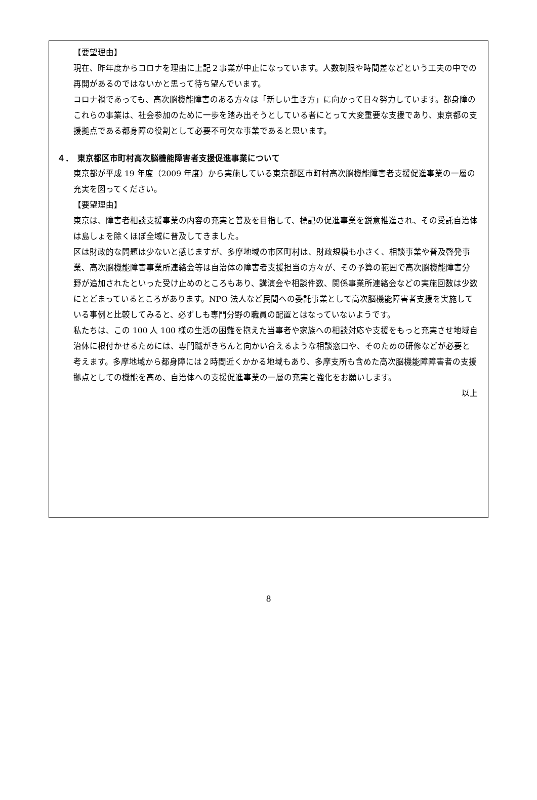【要望理由】
現在、昨年度からコロナを理由に上記２事業が中止になっています。人数制限や時間差などという工夫の中での再開があるのではないかと思って待ち望んでいます。
コロナ禍であっても、高次脳機能障害のある方々は「新しい生き方」に向かって日々努力しています。都身障のこれらの事業は、社会参加のために一歩を踏み出そうとしている者にとって大変重要な支援であり、東京都の支援拠点である都身障の役割として必要不可欠な事業であると思います。
４．　東京都区市町村高次脳機能障害者支援促進事業について
東京都が平成 19 年度（2009 年度）から実施している東京都区市町村高次脳機能障害者支援促進事業の一層の充実を図ってください。
【要望理由】
東京は、障害者相談支援事業の内容の充実と普及を目指して、標記の促進事業を鋭意推進され、その受託自治体は島しょを除くほぼ全域に普及してきました。
区は財政的な問題は少ないと感じますが、多摩地域の市区町村は、財政規模も小さく、相談事業や普及啓発事業、高次脳機能障害事業所連絡会等は自治体の障害者支援担当の方々が、その予算の範囲で高次脳機能障害分野が追加されたといった受け止めのところもあり、講演会や相談件数、関係事業所連絡会などの実施回数は少数にとどまっているところがあります。NPO 法人など民間への委託事業として高次脳機能障害者支援を実施している事例と比較してみると、必ずしも専門分野の職員の配置とはなっていないようです。
私たちは、この 100 人 100 様の生活の困難を抱えた当事者や家族への相談対応や支援をもっと充実させ地域自治体に根付かせるためには、専門職がきちんと向かい合えるような相談窓口や、そのための研修などが必要と考えます。多摩地域から都身障には２時間近くかかる地域もあり、多摩支所も含めた高次脳機能障障害者の支援拠点としての機能を高め、自治体への支援促進事業の一層の充実と強化をお願いします。
以上
8